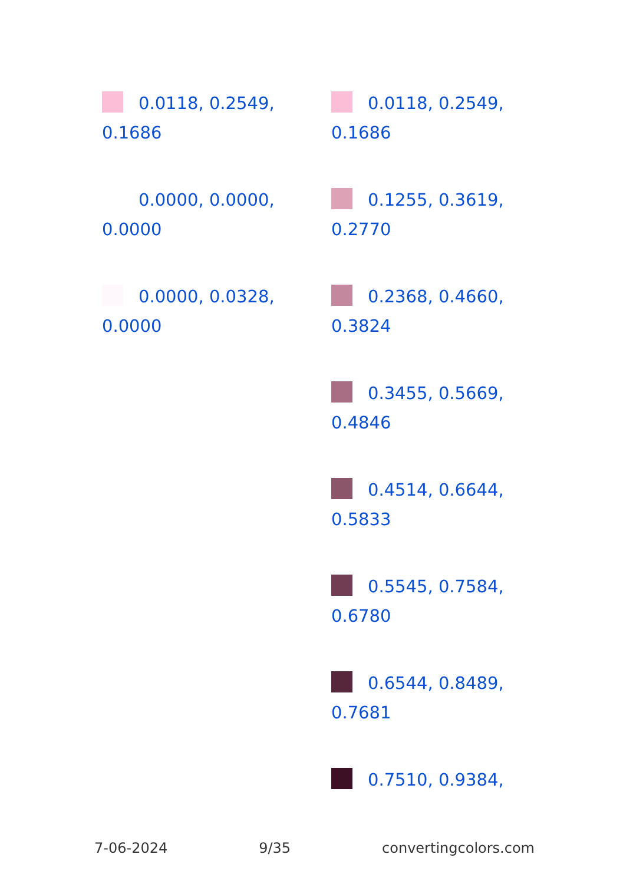0.0118, 0.2549, 0.1686
0.0000, 0.0000, 0.0000
0.0000, 0.0328, 0.0000
0.0118, 0.2549, 0.1686
0.1255, 0.3619, 0.2770
0.2368, 0.4660, 0.3824
0.3455, 0.5669, 0.4846
0.4514, 0.6644, 0.5833
0.5545, 0.7584, 0.6780
0.6544, 0.8489, 0.7681
0.7510, 0.9384,
7-06-2024 9/35 convertingcolors.com